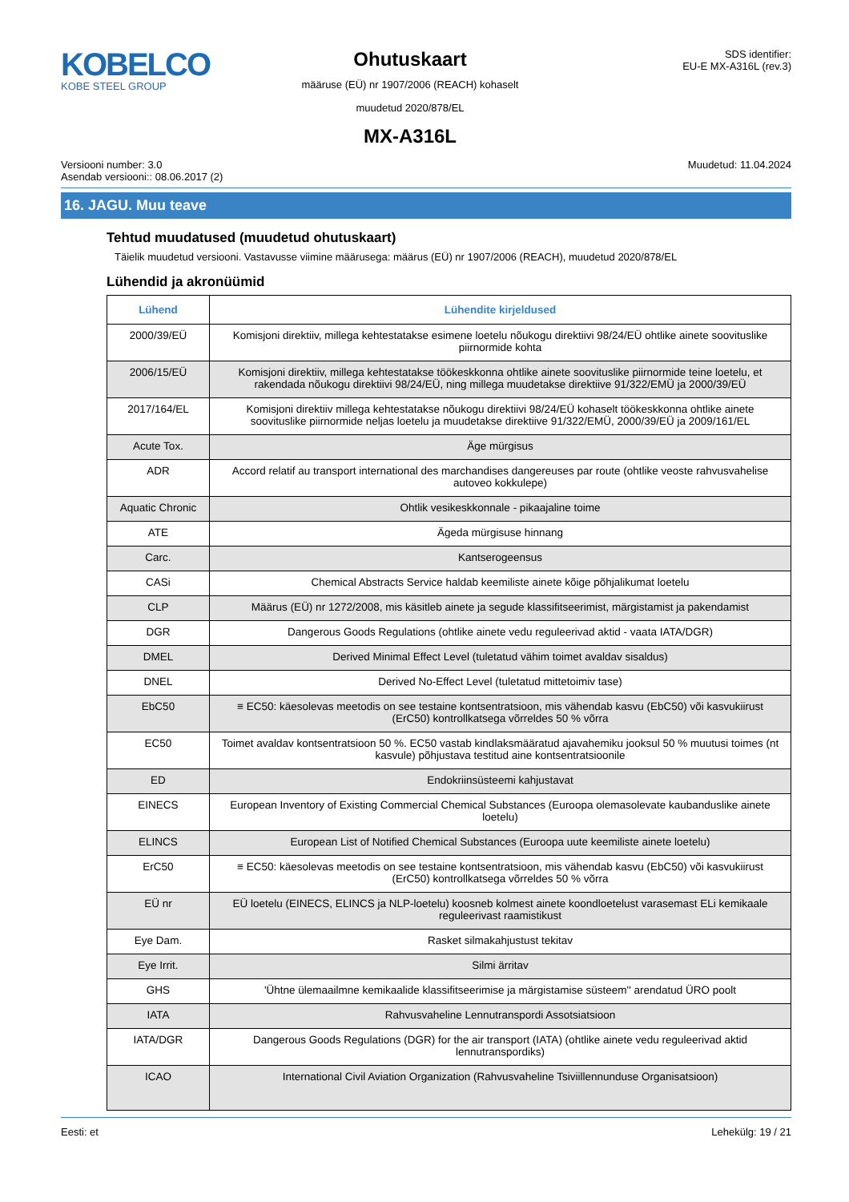KOBELCO
KOBE STEEL GROUP
Ohutuskaart
määruse (EÜ) nr 1907/2006 (REACH) kohaselt
muudetud 2020/878/EL
MX-A316L
SDS identifier:
EU-E MX-A316L (rev.3)
Versiooni number: 3.0
Asendab versiooni:: 08.06.2017 (2)
Muudetud: 11.04.2024
16. JAGU. Muu teave
Tehtud muudatused (muudetud ohutuskaart)
Täielik muudetud versiooni. Vastavusse viimine määrusega: määrus (EÜ) nr 1907/2006 (REACH), muudetud 2020/878/EL
Lühendid ja akronüümid
| Lühend | Lühendite kirjeldused |
| --- | --- |
| 2000/39/EÜ | Komisjoni direktiiv, millega kehtestatakse esimene loetelu nõukogu direktiivi 98/24/EÜ ohtlike ainete soovituslike piirnormide kohta |
| 2006/15/EÜ | Komisjoni direktiiv, millega kehtestatakse töökeskkonna ohtlike ainete soovituslike piirnormide teine loetelu, et rakendada nõukogu direktiivi 98/24/EÜ, ning millega muudetakse direktiive 91/322/EMÜ ja 2000/39/EÜ |
| 2017/164/EL | Komisjoni direktiiv millega kehtestatakse nõukogu direktiivi 98/24/EÜ kohaselt töökeskkonna ohtlike ainete soovituslike piirnormide neljas loetelu ja muudetakse direktiive 91/322/EMÜ, 2000/39/EÜ ja 2009/161/EL |
| Acute Tox. | Äge mürgisus |
| ADR | Accord relatif au transport international des marchandises dangereuses par route (ohtlike veoste rahvusvahelise autoveo kokkulepe) |
| Aquatic Chronic | Ohtlik vesikeskkonnale - pikaajaline toime |
| ATE | Ägeda mürgisuse hinnang |
| Carc. | Kantserogeensus |
| CASi | Chemical Abstracts Service haldab keemiliste ainete kõige põhjalikumat loetelu |
| CLP | Määrus (EÜ) nr 1272/2008, mis käsitleb ainete ja segude klassifitseerimist, märgistamist ja pakendamist |
| DGR | Dangerous Goods Regulations (ohtlike ainete vedu reguleerivad aktid - vaata IATA/DGR) |
| DMEL | Derived Minimal Effect Level (tuletatud vähim toimet avaldav sisaldus) |
| DNEL | Derived No-Effect Level (tuletatud mittetoimiv tase) |
| EbC50 | ≡ EC50: käesolevas meetodis on see testaine kontsentratsioon, mis vähendab kasvu (EbC50) või kasvukiirust (ErC50) kontrollkatsega võrreldes 50 % võrra |
| EC50 | Toimet avaldav kontsentratsioon 50 %. EC50 vastab kindlaksmääratud ajavahemiku jooksul 50 % muutusi toimes (nt kasvule) põhjustava testitud aine kontsentratsioonile |
| ED | Endokriinsüsteemi kahjustavat |
| EINECS | European Inventory of Existing Commercial Chemical Substances (Euroopa olemasolevate kaubanduslike ainete loetelu) |
| ELINCS | European List of Notified Chemical Substances (Euroopa uute keemiliste ainete loetelu) |
| ErC50 | ≡ EC50: käesolevas meetodis on see testaine kontsentratsioon, mis vähendab kasvu (EbC50) või kasvukiirust (ErC50) kontrollkatsega võrreldes 50 % võrra |
| EÜ nr | EÜ loetelu (EINECS, ELINCS ja NLP-loetelu) koosneb kolmest ainete koondloetelust varasemast ELi kemikaale reguleerivast raamistikust |
| Eye Dam. | Rasket silmakahjustust tekitav |
| Eye Irrit. | Silmi ärritav |
| GHS | 'Ühtne ülemaailmne kemikaalide klassifitseerimise ja märgistamise süsteem'' arendatud ÜRO poolt |
| IATA | Rahvusvaheline Lennutranspordi Assotsiatsioon |
| IATA/DGR | Dangerous Goods Regulations (DGR) for the air transport (IATA) (ohtlike ainete vedu reguleerivad aktid lennutranspordiks) |
| ICAO | International Civil Aviation Organization (Rahvusvaheline Tsiviillennunduse Organisatsioon) |
Eesti: et Lehekülg: 19 / 21